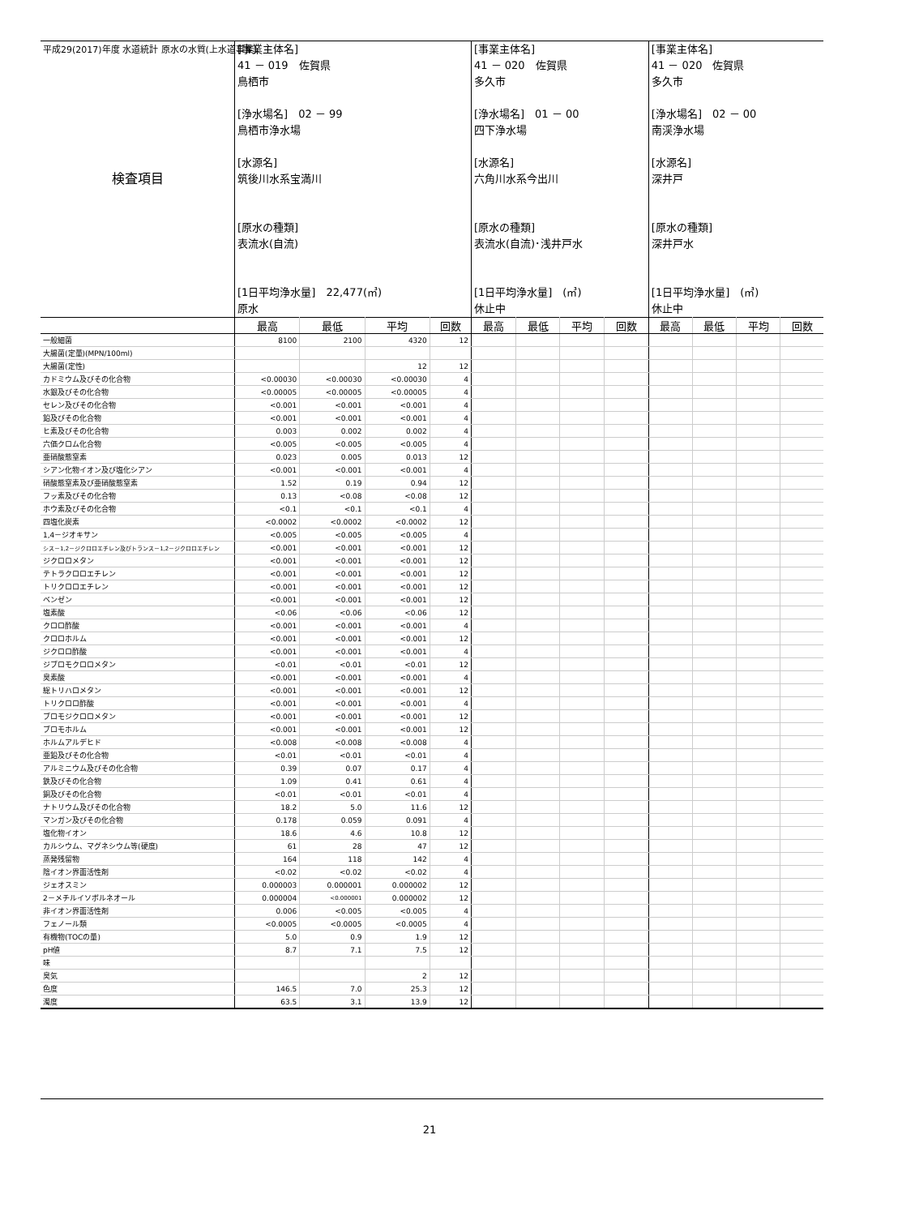平成29(2017)年度 水道統計 原水の水質(上水道事業)
| 検査項目 | [事業主体名] 41 － 019 佐賀県 鳥栖市 [浄水場名] 02 － 99 鳥栖市浄水場 [水源名] 筑後川水系宝満川 [原水の種類] 表流水(自流) [1日平均浄水量] 22,477(㎥) 原水 | | | | [事業主体名] 41 － 020 佐賀県 多久市 [浄水場名] 01 － 00 四下浄水場 [水源名] 六角川水系今出川 [原水の種類] 表流水(自流)･浅井戸水 [1日平均浄水量] (㎥) 休止中 | | | | [事業主体名] 41 － 020 佐賀県 多久市 [浄水場名] 02 － 00 南渓浄水場 [水源名] 深井戸 [原水の種類] 深井戸水 [1日平均浄水量] (㎥) 休止中 | | | |
| | 最高 | 最低 | 平均 | 回数 | 最高 | 最低 | 平均 | 回数 | 最高 | 最低 | 平均 | 回数 |
| 一般細菌 | 8100 | 2100 | 4320 | 12 | | | | | | | | |
| 大腸菌(定量)(MPN/100ml) | | | | | | | | | | | | |
| 大腸菌(定性) | | | 12 | 12 | | | | | | | | |
| カドミウム及びその化合物 | <0.00030 | <0.00030 | <0.00030 | 4 | | | | | | | | |
| 水銀及びその化合物 | <0.00005 | <0.00005 | <0.00005 | 4 | | | | | | | | |
| セレン及びその化合物 | <0.001 | <0.001 | <0.001 | 4 | | | | | | | | |
| 鉛及びその化合物 | <0.001 | <0.001 | <0.001 | 4 | | | | | | | | |
| ヒ素及びその化合物 | 0.003 | 0.002 | 0.002 | 4 | | | | | | | | |
| 六価クロム化合物 | <0.005 | <0.005 | <0.005 | 4 | | | | | | | | |
| 亜硝酸態窒素 | 0.023 | 0.005 | 0.013 | 12 | | | | | | | | |
| シアン化物イオン及び塩化シアン | <0.001 | <0.001 | <0.001 | 4 | | | | | | | | |
| 硝酸態窒素及び亜硝酸態窒素 | 1.52 | 0.19 | 0.94 | 12 | | | | | | | | |
| フッ素及びその化合物 | 0.13 | <0.08 | <0.08 | 12 | | | | | | | | |
| ホウ素及びその化合物 | <0.1 | <0.1 | <0.1 | 4 | | | | | | | | |
| 四塩化炭素 | <0.0002 | <0.0002 | <0.0002 | 12 | | | | | | | | |
| 1,4－ジオキサン | <0.005 | <0.005 | <0.005 | 4 | | | | | | | | |
| シス－1,2－ジクロロエチレン及びトランス－1,2－ジクロロエチレン | <0.001 | <0.001 | <0.001 | 12 | | | | | | | | |
| ジクロロメタン | <0.001 | <0.001 | <0.001 | 12 | | | | | | | | |
| テトラクロロエチレン | <0.001 | <0.001 | <0.001 | 12 | | | | | | | | |
| トリクロロエチレン | <0.001 | <0.001 | <0.001 | 12 | | | | | | | | |
| ベンゼン | <0.001 | <0.001 | <0.001 | 12 | | | | | | | | |
| 塩素酸 | <0.06 | <0.06 | <0.06 | 12 | | | | | | | | |
| クロロ酢酸 | <0.001 | <0.001 | <0.001 | 4 | | | | | | | | |
| クロロホルム | <0.001 | <0.001 | <0.001 | 12 | | | | | | | | |
| ジクロロ酢酸 | <0.001 | <0.001 | <0.001 | 4 | | | | | | | | |
| ジブロモクロロメタン | <0.01 | <0.01 | <0.01 | 12 | | | | | | | | |
| 臭素酸 | <0.001 | <0.001 | <0.001 | 4 | | | | | | | | |
| 総トリハロメタン | <0.001 | <0.001 | <0.001 | 12 | | | | | | | | |
| トリクロロ酢酸 | <0.001 | <0.001 | <0.001 | 4 | | | | | | | | |
| ブロモジクロロメタン | <0.001 | <0.001 | <0.001 | 12 | | | | | | | | |
| ブロモホルム | <0.001 | <0.001 | <0.001 | 12 | | | | | | | | |
| ホルムアルデヒド | <0.008 | <0.008 | <0.008 | 4 | | | | | | | | |
| 亜鉛及びその化合物 | <0.01 | <0.01 | <0.01 | 4 | | | | | | | | |
| アルミニウム及びその化合物 | 0.39 | 0.07 | 0.17 | 4 | | | | | | | | |
| 鉄及びその化合物 | 1.09 | 0.41 | 0.61 | 4 | | | | | | | | |
| 銅及びその化合物 | <0.01 | <0.01 | <0.01 | 4 | | | | | | | | |
| ナトリウム及びその化合物 | 18.2 | 5.0 | 11.6 | 12 | | | | | | | | |
| マンガン及びその化合物 | 0.178 | 0.059 | 0.091 | 4 | | | | | | | | |
| 塩化物イオン | 18.6 | 4.6 | 10.8 | 12 | | | | | | | | |
| カルシウム、マグネシウム等(硬度) | 61 | 28 | 47 | 12 | | | | | | | | |
| 蒸発残留物 | 164 | 118 | 142 | 4 | | | | | | | | |
| 陰イオン界面活性剤 | <0.02 | <0.02 | <0.02 | 4 | | | | | | | | |
| ジェオスミン | 0.000003 | 0.000001 | 0.000002 | 12 | | | | | | | | |
| 2－メチルイソボルネオール | 0.000004 | <0.000001 | 0.000002 | 12 | | | | | | | | |
| 非イオン界面活性剤 | 0.006 | <0.005 | <0.005 | 4 | | | | | | | | |
| フェノール類 | <0.0005 | <0.0005 | <0.0005 | 4 | | | | | | | | |
| 有機物(TOCの量) | 5.0 | 0.9 | 1.9 | 12 | | | | | | | | |
| pH値 | 8.7 | 7.1 | 7.5 | 12 | | | | | | | | |
| 味 | | | | | | | | | | | | |
| 臭気 | | | 2 | 12 | | | | | | | | |
| 色度 | 146.5 | 7.0 | 25.3 | 12 | | | | | | | | |
| 濁度 | 63.5 | 3.1 | 13.9 | 12 | | | | | | | | |
21